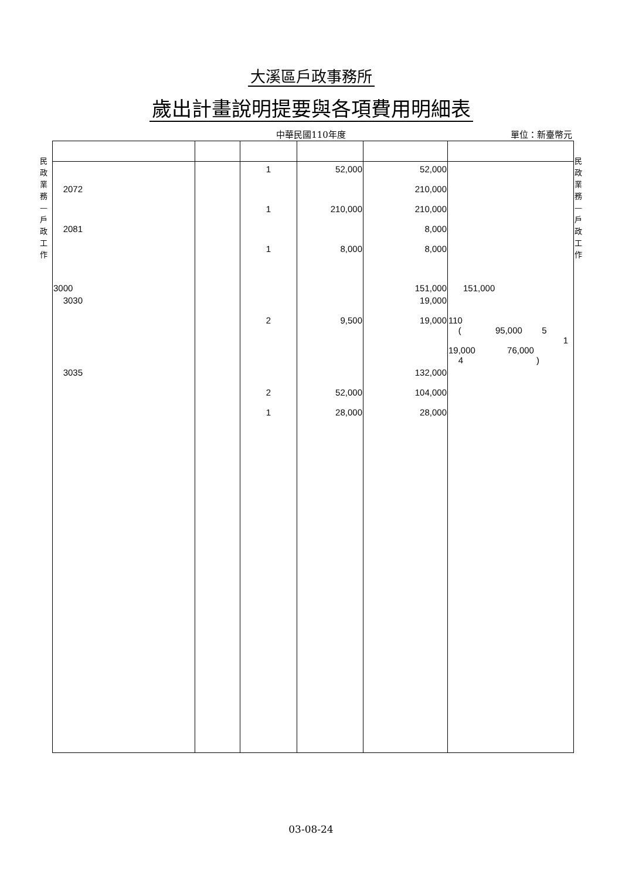大溪區戶政事務所
歲出計畫說明提要與各項費用明細表
中華民國110年度
單位：新臺幣元
民政業務—戶政工作
民政業務—戶政工作
| | | 1 | 52,000 | 52,000 | |
| 2072 | | | | 210,000 | |
| | | 1 | 210,000 | 210,000 | |
| 2081 | | | | 8,000 | |
| | | 1 | 8,000 | 8,000 | |
| 3000 | | | | 151,000 | 151,000 |
| 3030 | | | | 19,000 | |
| | | 2 | 9,500 | 19,000 | 110 ( 95,000 5 1 19,000 76,000 4 ) |
| 3035 | | | | 132,000 | |
| | | 2 | 52,000 | 104,000 | |
| | | 1 | 28,000 | 28,000 | |
03-08-24